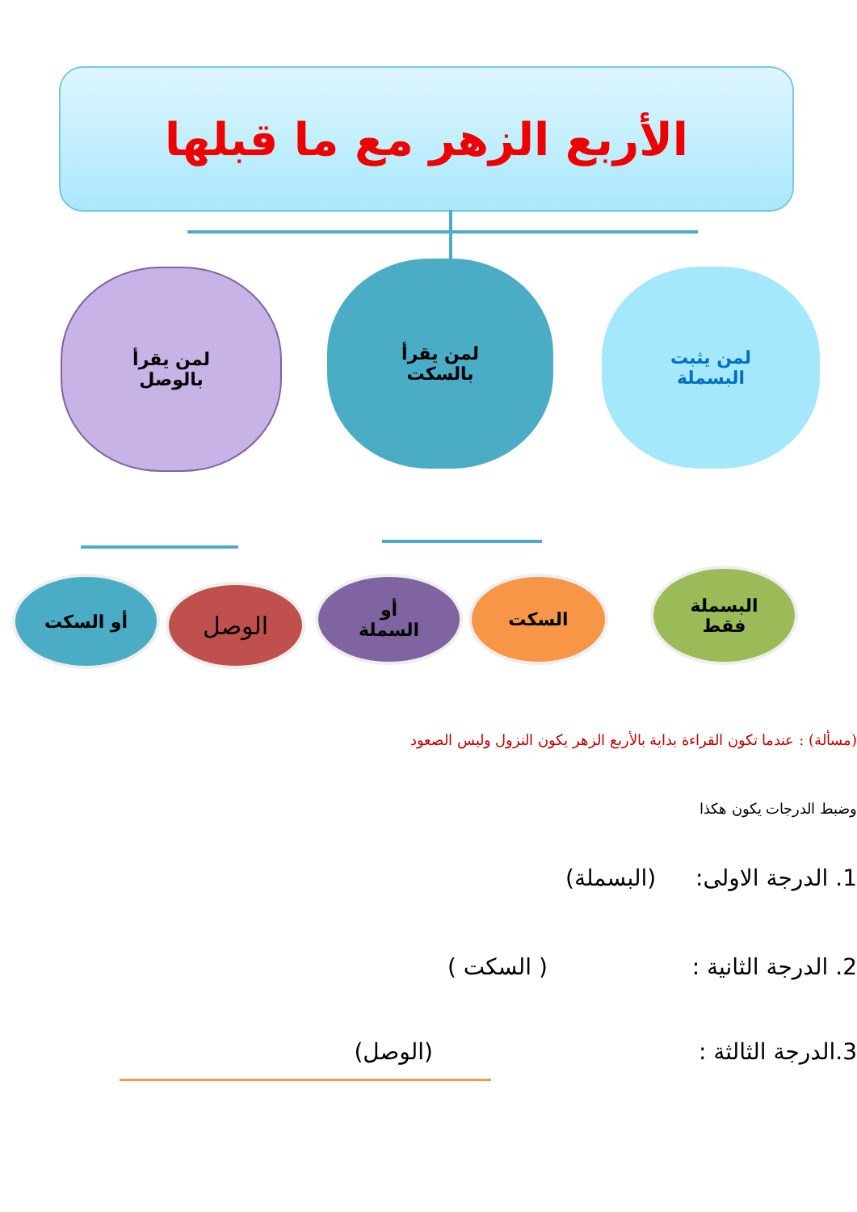الأربع الزهر مع ما قبلها
لمن يقرأ
بالوصل
لمن يقرأ
بالسكت
لمن يثبت
البسملة
أو السكت الوصل
أو
السملة
السكت
البسملة
فقط
(مسألة) : عندما تكون القراءة بداية بالأربع الزهر يكون النزول وليس الصعود
وضبط الدرجات يكون هكذا
1. الدرجة الاولى: (البسملة)
2. الدرجة الثانية : ( السكت )
3.الدرجة الثالثة : (الوصل)